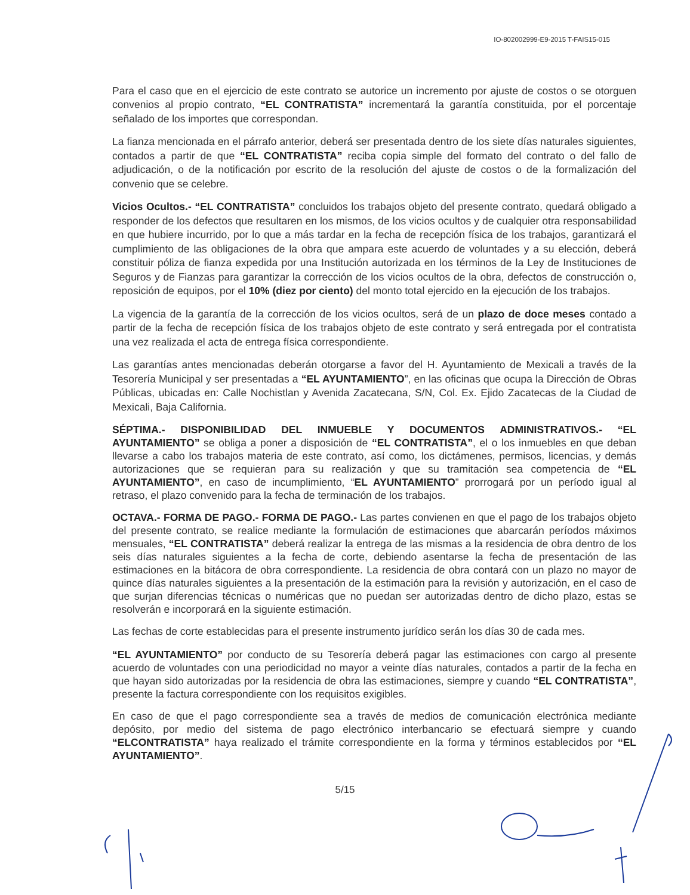IO-802002999-E9-2015 T-FAIS15-015
Para el caso que en el ejercicio de este contrato se autorice un incremento por ajuste de costos o se otorguen convenios al propio contrato, “EL CONTRATISTA” incrementará la garantía constituida, por el porcentaje señalado de los importes que correspondan.
La fianza mencionada en el párrafo anterior, deberá ser presentada dentro de los siete días naturales siguientes, contados a partir de que “EL CONTRATISTA” reciba copia simple del formato del contrato o del fallo de adjudicación, o de la notificación por escrito de la resolución del ajuste de costos o de la formalización del convenio que se celebre.
Vicios Ocultos.- “EL CONTRATISTA” concluidos los trabajos objeto del presente contrato, quedará obligado a responder de los defectos que resultaren en los mismos, de los vicios ocultos y de cualquier otra responsabilidad en que hubiere incurrido, por lo que a más tardar en la fecha de recepción física de los trabajos, garantizará el cumplimiento de las obligaciones de la obra que ampara este acuerdo de voluntades y a su elección, deberá constituir póliza de fianza expedida por una Institución autorizada en los términos de la Ley de Instituciones de Seguros y de Fianzas para garantizar la corrección de los vicios ocultos de la obra, defectos de construcción o, reposición de equipos, por el 10% (diez por ciento) del monto total ejercido en la ejecución de los trabajos.
La vigencia de la garantía de la corrección de los vicios ocultos, será de un plazo de doce meses contado a partir de la fecha de recepción física de los trabajos objeto de este contrato y será entregada por el contratista una vez realizada el acta de entrega física correspondiente.
Las garantías antes mencionadas deberán otorgarse a favor del H. Ayuntamiento de Mexicali a través de la Tesorería Municipal y ser presentadas a “EL AYUNTAMIENTO”, en las oficinas que ocupa la Dirección de Obras Públicas, ubicadas en: Calle Nochistlan y Avenida Zacatecana, S/N, Col. Ex. Ejido Zacatecas de la Ciudad de Mexicali, Baja California.
SÉPTIMA.- DISPONIBILIDAD DEL INMUEBLE Y DOCUMENTOS ADMINISTRATIVOS.- “EL AYUNTAMIENTO” se obliga a poner a disposición de “EL CONTRATISTA”, el o los inmuebles en que deban llevarse a cabo los trabajos materia de este contrato, así como, los dictámenes, permisos, licencias, y demás autorizaciones que se requieran para su realización y que su tramitación sea competencia de “EL AYUNTAMIENTO”, en caso de incumplimiento, “EL AYUNTAMIENTO” prorrogará por un período igual al retraso, el plazo convenido para la fecha de terminación de los trabajos.
OCTAVA.- FORMA DE PAGO.- FORMA DE PAGO.- Las partes convienen en que el pago de los trabajos objeto del presente contrato, se realice mediante la formulación de estimaciones que abarcarán períodos máximos mensuales, “EL CONTRATISTA” deberá realizar la entrega de las mismas a la residencia de obra dentro de los seis días naturales siguientes a la fecha de corte, debiendo asentarse la fecha de presentación de las estimaciones en la bitácora de obra correspondiente. La residencia de obra contará con un plazo no mayor de quince días naturales siguientes a la presentación de la estimación para la revisión y autorización, en el caso de que surjan diferencias técnicas o numéricas que no puedan ser autorizadas dentro de dicho plazo, estas se resolverán e incorporará en la siguiente estimación.
Las fechas de corte establecidas para el presente instrumento jurídico serán los días 30 de cada mes.
“EL AYUNTAMIENTO” por conducto de su Tesorería deberá pagar las estimaciones con cargo al presente acuerdo de voluntades con una periodicidad no mayor a veinte días naturales, contados a partir de la fecha en que hayan sido autorizadas por la residencia de obra las estimaciones, siempre y cuando “EL CONTRATISTA”, presente la factura correspondiente con los requisitos exigibles.
En caso de que el pago correspondiente sea a través de medios de comunicación electrónica mediante depósito, por medio del sistema de pago electrónico interbancario se efectuará siempre y cuando “ELCONTRATISTA” haya realizado el trámite correspondiente en la forma y términos establecidos por “EL AYUNTAMIENTO”.
5/15